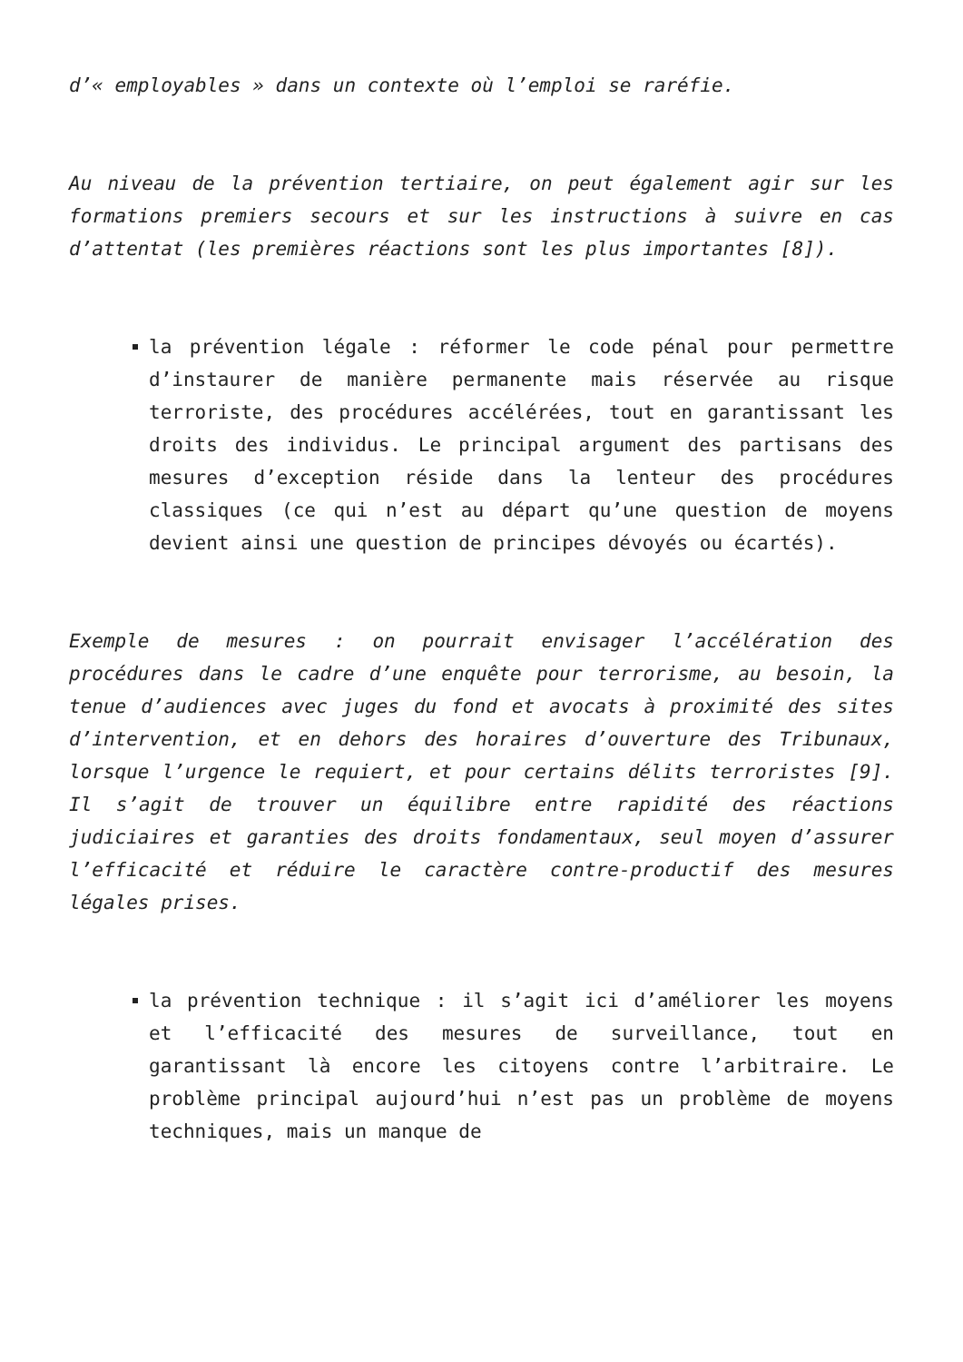d’« employables » dans un contexte où l’emploi se raréfie.
Au niveau de la prévention tertiaire, on peut également agir sur les formations premiers secours et sur les instructions à suivre en cas d’attentat (les premières réactions sont les plus importantes [8]).
la prévention légale : réformer le code pénal pour permettre d’instaurer de manière permanente mais réservée au risque terroriste, des procédures accélérées, tout en garantissant les droits des individus. Le principal argument des partisans des mesures d’exception réside dans la lenteur des procédures classiques (ce qui n’est au départ qu’une question de moyens devient ainsi une question de principes dévoyés ou écartés).
Exemple de mesures : on pourrait envisager l’accélération des procédures dans le cadre d’une enquête pour terrorisme, au besoin, la tenue d’audiences avec juges du fond et avocats à proximité des sites d’intervention, et en dehors des horaires d’ouverture des Tribunaux, lorsque l’urgence le requiert, et pour certains délits terroristes [9]. Il s’agit de trouver un équilibre entre rapidité des réactions judiciaires et garanties des droits fondamentaux, seul moyen d’assurer l’efficacité et réduire le caractère contre-productif des mesures légales prises.
la prévention technique : il s’agit ici d’améliorer les moyens et l’efficacité des mesures de surveillance, tout en garantissant là encore les citoyens contre l’arbitraire. Le problème principal aujourd’hui n’est pas un problème de moyens techniques, mais un manque de